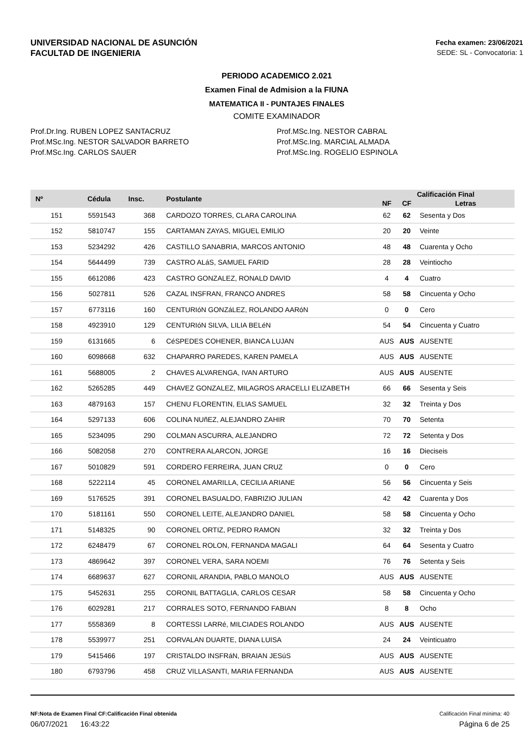UNIVERSIDAD NACIONAL DE ASUNCIÓN
FACULTAD DE INGENIERIA
Fecha examen: 23/06/2021
SEDE: SL - Convocatoria: 1
PERIODO ACADEMICO 2.021
Examen Final de Admision a la FIUNA
MATEMATICA II - PUNTAJES FINALES
COMITE EXAMINADOR
Prof.Dr.Ing. RUBEN LOPEZ SANTACRUZ
Prof.MSc.Ing. NESTOR SALVADOR BARRETO
Prof.MSc.Ing. CARLOS SAUER
Prof.MSc.Ing. NESTOR CABRAL
Prof.MSc.Ing. MARCIAL ALMADA
Prof.MSc.Ing. ROGELIO ESPINOLA
| Nº | Cédula | Insc. | Postulante | Calificación Final | | |
| --- | --- | --- | --- | --- | --- | --- |
| | | | | NF | CF | Letras |
| 151 | 5591543 | 368 | CARDOZO TORRES, CLARA CAROLINA | 62 | 62 | Sesenta y Dos |
| 152 | 5810747 | 155 | CARTAMAN ZAYAS, MIGUEL EMILIO | 20 | 20 | Veinte |
| 153 | 5234292 | 426 | CASTILLO SANABRIA, MARCOS ANTONIO | 48 | 48 | Cuarenta y Ocho |
| 154 | 5644499 | 739 | CASTRO ALáS, SAMUEL FARID | 28 | 28 | Veintiocho |
| 155 | 6612086 | 423 | CASTRO GONZALEZ, RONALD DAVID | 4 | 4 | Cuatro |
| 156 | 5027811 | 526 | CAZAL INSFRAN, FRANCO ANDRES | 58 | 58 | Cincuenta y Ocho |
| 157 | 6773116 | 160 | CENTURIóN GONZáLEZ, ROLANDO AARóN | 0 | 0 | Cero |
| 158 | 4923910 | 129 | CENTURIóN SILVA, LILIA BELéN | 54 | 54 | Cincuenta y Cuatro |
| 159 | 6131665 | 6 | CéSPEDES COHENER, BIANCA LUJAN | AUS | AUS | AUSENTE |
| 160 | 6098668 | 632 | CHAPARRO PAREDES, KAREN PAMELA | AUS | AUS | AUSENTE |
| 161 | 5688005 | 2 | CHAVES ALVARENGA, IVAN ARTURO | AUS | AUS | AUSENTE |
| 162 | 5265285 | 449 | CHAVEZ GONZALEZ, MILAGROS ARACELLI ELIZABETH | 66 | 66 | Sesenta y Seis |
| 163 | 4879163 | 157 | CHENU FLORENTIN, ELIAS SAMUEL | 32 | 32 | Treinta y Dos |
| 164 | 5297133 | 606 | COLINA NUñEZ, ALEJANDRO ZAHIR | 70 | 70 | Setenta |
| 165 | 5234095 | 290 | COLMAN ASCURRA, ALEJANDRO | 72 | 72 | Setenta y Dos |
| 166 | 5082058 | 270 | CONTRERA ALARCON, JORGE | 16 | 16 | Dieciseis |
| 167 | 5010829 | 591 | CORDERO FERREIRA, JUAN CRUZ | 0 | 0 | Cero |
| 168 | 5222114 | 45 | CORONEL AMARILLA, CECILIA ARIANE | 56 | 56 | Cincuenta y Seis |
| 169 | 5176525 | 391 | CORONEL BASUALDO, FABRIZIO JULIAN | 42 | 42 | Cuarenta y Dos |
| 170 | 5181161 | 550 | CORONEL LEITE, ALEJANDRO DANIEL | 58 | 58 | Cincuenta y Ocho |
| 171 | 5148325 | 90 | CORONEL ORTIZ, PEDRO RAMON | 32 | 32 | Treinta y Dos |
| 172 | 6248479 | 67 | CORONEL ROLON, FERNANDA MAGALI | 64 | 64 | Sesenta y Cuatro |
| 173 | 4869642 | 397 | CORONEL VERA, SARA NOEMI | 76 | 76 | Setenta y Seis |
| 174 | 6689637 | 627 | CORONIL ARANDIA, PABLO MANOLO | AUS | AUS | AUSENTE |
| 175 | 5452631 | 255 | CORONIL BATTAGLIA, CARLOS CESAR | 58 | 58 | Cincuenta y Ocho |
| 176 | 6029281 | 217 | CORRALES SOTO, FERNANDO FABIAN | 8 | 8 | Ocho |
| 177 | 5558369 | 8 | CORTESSI LARRé, MILCIADES ROLANDO | AUS | AUS | AUSENTE |
| 178 | 5539977 | 251 | CORVALAN DUARTE, DIANA LUISA | 24 | 24 | Veinticuatro |
| 179 | 5415466 | 197 | CRISTALDO INSFRáN, BRAIAN JESúS | AUS | AUS | AUSENTE |
| 180 | 6793796 | 458 | CRUZ VILLASANTI, MARIA FERNANDA | AUS | AUS | AUSENTE |
NF:Nota de Examen Final CF:Calificación Final obtenida Calificación Final mínima: 40
06/07/2021 16:43:22 Página 6 de 25